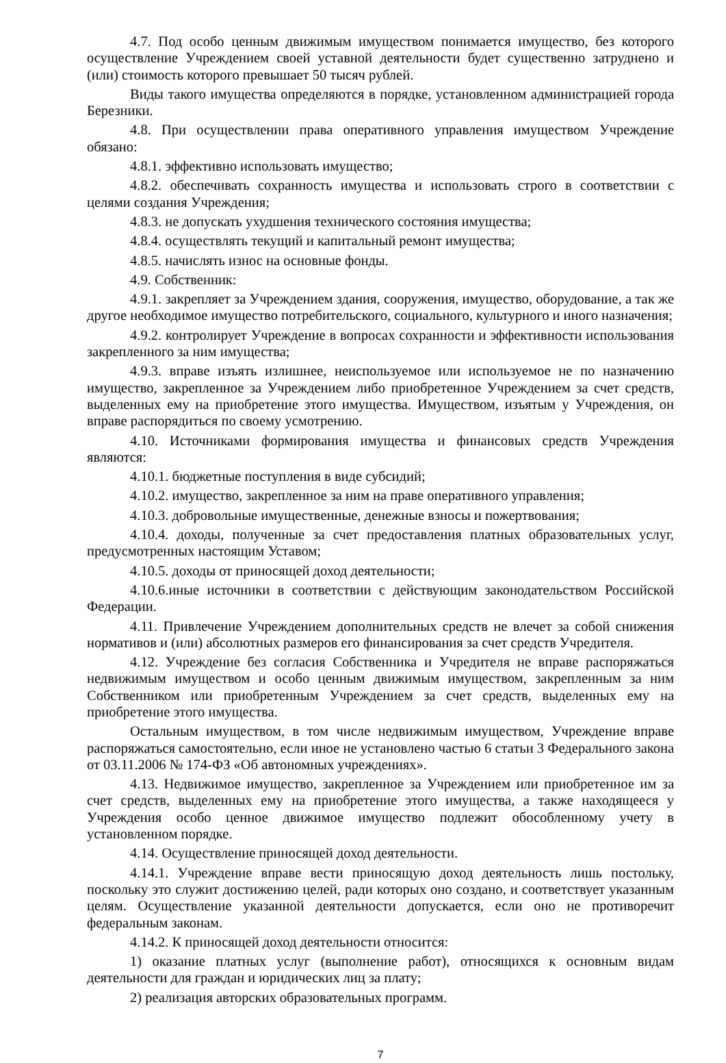4.7. Под особо ценным движимым имуществом понимается имущество, без которого осуществление Учреждением своей уставной деятельности будет существенно затруднено и (или) стоимость которого превышает 50 тысяч рублей.
Виды такого имущества определяются в порядке, установленном администрацией города Березники.
4.8. При осуществлении права оперативного управления имуществом Учреждение обязано:
4.8.1. эффективно использовать имущество;
4.8.2. обеспечивать сохранность имущества и использовать строго в соответствии с целями создания Учреждения;
4.8.3. не допускать ухудшения технического состояния имущества;
4.8.4. осуществлять текущий и капитальный ремонт имущества;
4.8.5. начислять износ на основные фонды.
4.9. Собственник:
4.9.1. закрепляет за Учреждением здания, сооружения, имущество, оборудование, а так же другое необходимое имущество потребительского, социального, культурного и иного назначения;
4.9.2. контролирует Учреждение в вопросах сохранности и эффективности использования закрепленного за ним имущества;
4.9.3. вправе изъять излишнее, неиспользуемое или используемое не по назначению имущество, закрепленное за Учреждением либо приобретенное Учреждением за счет средств, выделенных ему на приобретение этого имущества. Имуществом, изъятым у Учреждения, он вправе распорядиться по своему усмотрению.
4.10. Источниками формирования имущества и финансовых средств Учреждения являются:
4.10.1. бюджетные поступления в виде субсидий;
4.10.2. имущество, закрепленное за ним на праве оперативного управления;
4.10.3. добровольные имущественные, денежные взносы и пожертвования;
4.10.4. доходы, полученные за счет предоставления платных образовательных услуг, предусмотренных настоящим Уставом;
4.10.5. доходы от приносящей доход деятельности;
4.10.6.иные источники в соответствии с действующим законодательством Российской Федерации.
4.11. Привлечение Учреждением дополнительных средств не влечет за собой снижения нормативов и (или) абсолютных размеров его финансирования за счет средств Учредителя.
4.12. Учреждение без согласия Собственника и Учредителя не вправе распоряжаться недвижимым имуществом и особо ценным движимым имуществом, закрепленным за ним Собственником или приобретенным Учреждением за счет средств, выделенных ему на приобретение этого имущества.
Остальным имуществом, в том числе недвижимым имуществом, Учреждение вправе распоряжаться самостоятельно, если иное не установлено частью 6 статьи 3 Федерального закона от 03.11.2006 № 174-ФЗ «Об автономных учреждениях».
4.13. Недвижимое имущество, закрепленное за Учреждением или приобретенное им за счет средств, выделенных ему на приобретение этого имущества, а также находящееся у Учреждения особо ценное движимое имущество подлежит обособленному учету в установленном порядке.
4.14. Осуществление приносящей доход деятельности.
4.14.1. Учреждение вправе вести приносящую доход деятельность лишь постольку, поскольку это служит достижению целей, ради которых оно создано, и соответствует указанным целям. Осуществление указанной деятельности допускается, если оно не противоречит федеральным законам.
4.14.2. К приносящей доход деятельности относится:
1) оказание платных услуг (выполнение работ), относящихся к основным видам деятельности для граждан и юридических лиц за плату;
2) реализация авторских образовательных программ.
7